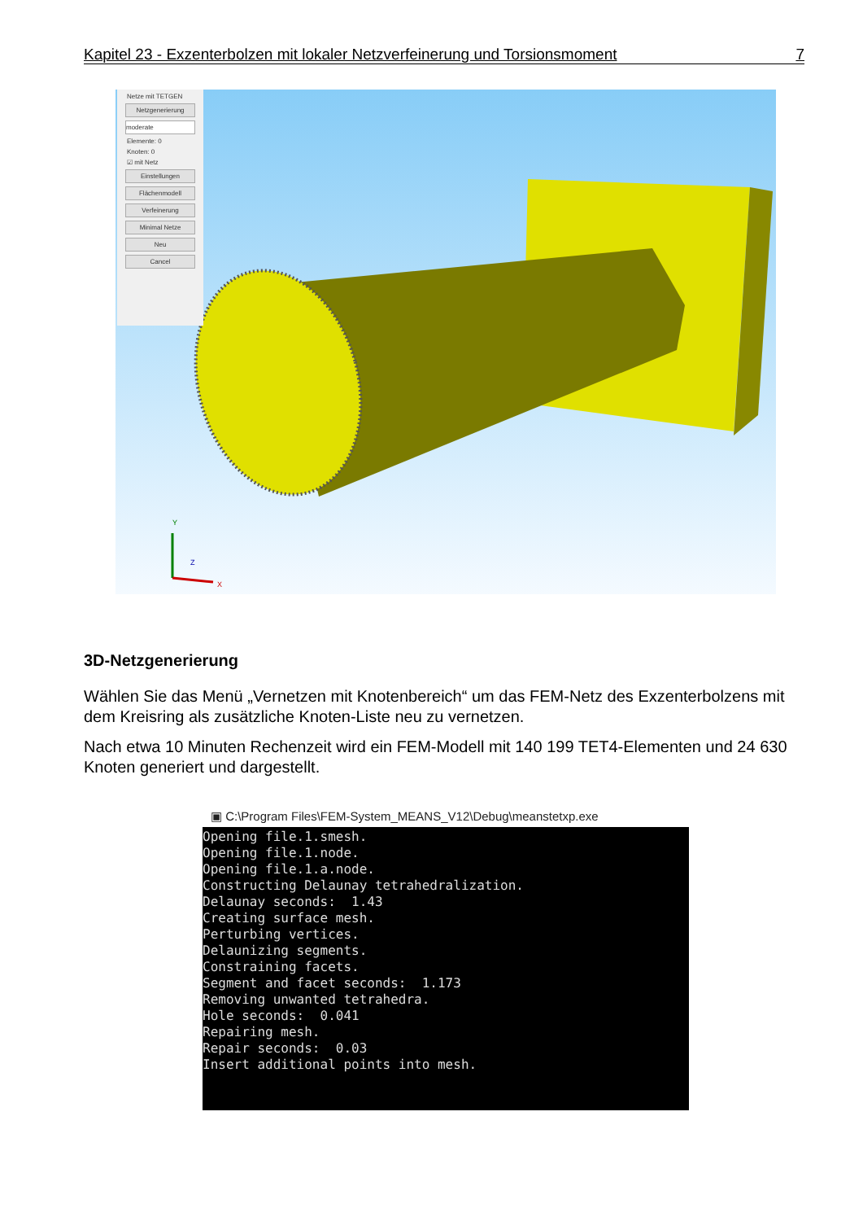Kapitel 23 - Exzenterbolzen mit lokaler Netzverfeinerung und Torsionsmoment 7
Y
X
Z
Netze mit TETGEN
Netzgenerierung
moderate
Elemente: 0
Knoten: 0
☑ mit Netz
Einstellungen
Flächenmodell
Verfeinerung
Minimal Netze
Neu
Cancel
3D-Netzgenerierung
Wählen Sie das Menü „Vernetzen mit Knotenbereich“ um das FEM-Netz des Exzenterbolzens mit dem Kreisring als zusätzliche Knoten-Liste neu zu vernetzen.
Nach etwa 10 Minuten Rechenzeit wird ein FEM-Modell mit 140 199 TET4-Elementen und 24 630 Knoten generiert und dargestellt.
▣ C:\Program Files\FEM-System_MEANS_V12\Debug\meanstetxp.exe
Opening file.1.smesh. Opening file.1.node. Opening file.1.a.node. Constructing Delaunay tetrahedralization. Delaunay seconds: 1.43 Creating surface mesh. Perturbing vertices. Delaunizing segments. Constraining facets. Segment and facet seconds: 1.173 Removing unwanted tetrahedra. Hole seconds: 0.041 Repairing mesh. Repair seconds: 0.03 Insert additional points into mesh.